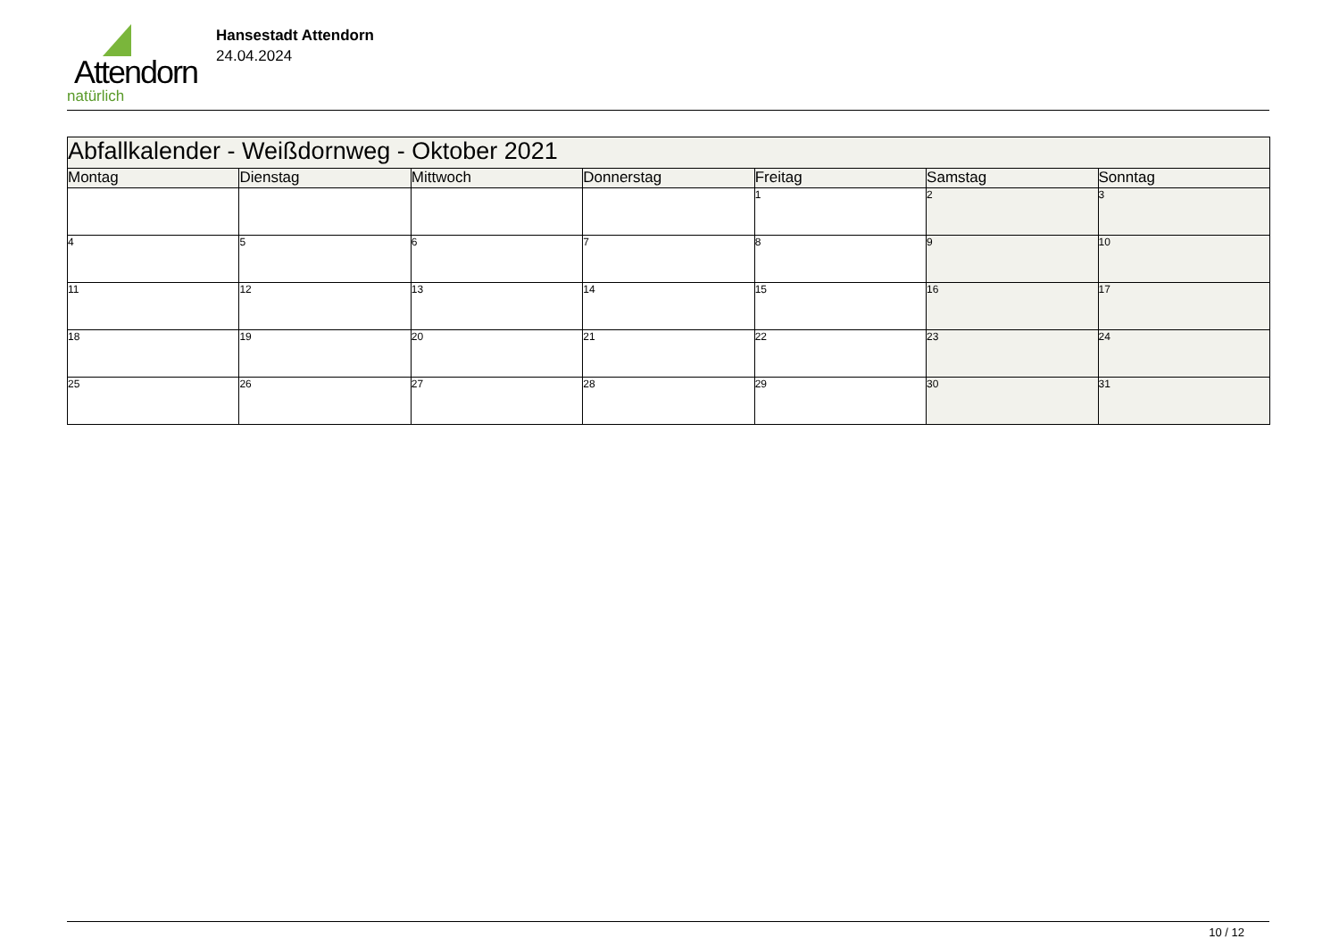Attendorn
natürlich
Hansestadt Attendorn
24.04.2024
| Abfallkalender - Weißdornweg - Oktober 2021 | | | | | | |
| Montag | Dienstag | Mittwoch | Donnerstag | Freitag | Samstag | Sonntag |
| | | | | 1 | 2 | 3 |
| 4 | 5 | 6 | 7 | 8 | 9 | 10 |
| 11 | 12 | 13 | 14 | 15 | 16 | 17 |
| 18 | 19 | 20 | 21 | 22 | 23 | 24 |
| 25 | 26 | 27 | 28 | 29 | 30 | 31 |
10 / 12